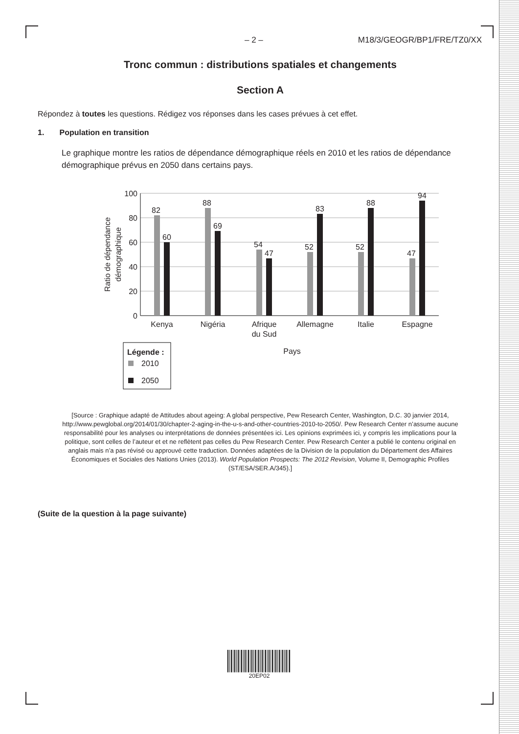– 2 – M18/3/GEOGR/BP1/FRE/TZ0/XX
Tronc commun : distributions spatiales et changements
Section A
Répondez à toutes les questions. Rédigez vos réponses dans les cases prévues à cet effet.
1. Population en transition
Le graphique montre les ratios de dépendance démographique réels en 2010 et les ratios de dépendance démographique prévus en 2050 dans certains pays.
100
80
60
40
20
0
Ratio de dépendance
démographique
82
60
88
69
54
47
52
83
52
88
47
94
Kenya
Nigéria
Afrique
du Sud
Allemagne
Italie
Espagne
Pays
Légende :
2010
2050
[Source : Graphique adapté de Attitudes about ageing: A global perspective, Pew Research Center, Washington, D.C. 30 janvier 2014, http://www.pewglobal.org/2014/01/30/chapter-2-aging-in-the-u-s-and-other-countries-2010-to-2050/. Pew Research Center n’assume aucune responsabilité pour les analyses ou interprétations de données présentées ici. Les opinions exprimées ici, y compris les implications pour la politique, sont celles de l’auteur et et ne reflètent pas celles du Pew Research Center. Pew Research Center a publié le contenu original en anglais mais n’a pas révisé ou approuvé cette traduction. Données adaptées de la Division de la population du Département des Affaires Économiques et Sociales des Nations Unies (2013). World Population Prospects: The 2012 Revision, Volume II, Demographic Profiles (ST/ESA/SER.A/345).]
(Suite de la question à la page suivante)
20EP02